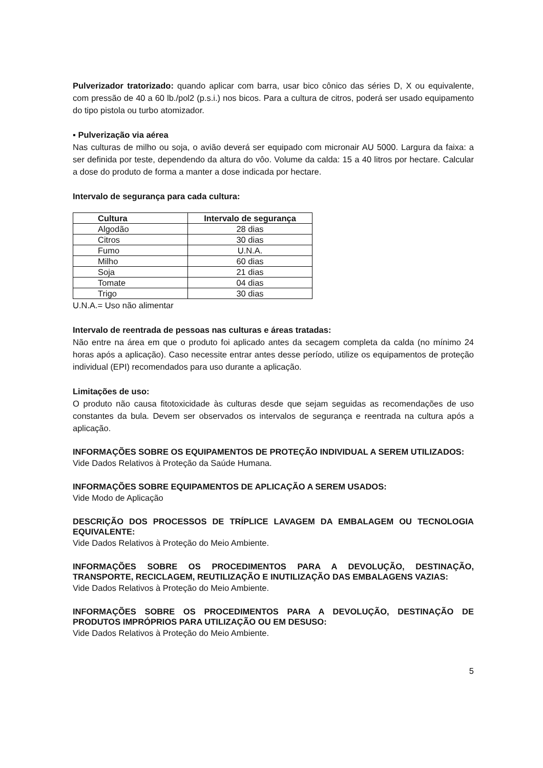Pulverizador tratorizado: quando aplicar com barra, usar bico cônico das séries D, X ou equivalente, com pressão de 40 a 60 lb./pol2 (p.s.i.) nos bicos. Para a cultura de citros, poderá ser usado equipamento do tipo pistola ou turbo atomizador.
▪ Pulverização via aérea
Nas culturas de milho ou soja, o avião deverá ser equipado com micronair AU 5000. Largura da faixa: a ser definida por teste, dependendo da altura do vôo. Volume da calda: 15 a 40 litros por hectare. Calcular a dose do produto de forma a manter a dose indicada por hectare.
Intervalo de segurança para cada cultura:
| Cultura | Intervalo de segurança |
| --- | --- |
| Algodão | 28 dias |
| Citros | 30 dias |
| Fumo | U.N.A. |
| Milho | 60 dias |
| Soja | 21 dias |
| Tomate | 04 dias |
| Trigo | 30 dias |
U.N.A.= Uso não alimentar
Intervalo de reentrada de pessoas nas culturas e áreas tratadas:
Não entre na área em que o produto foi aplicado antes da secagem completa da calda (no mínimo 24 horas após a aplicação). Caso necessite entrar antes desse período, utilize os equipamentos de proteção individual (EPI) recomendados para uso durante a aplicação.
Limitações de uso:
O produto não causa fitotoxicidade às culturas desde que sejam seguidas as recomendações de uso constantes da bula. Devem ser observados os intervalos de segurança e reentrada na cultura após a aplicação.
INFORMAÇÕES SOBRE OS EQUIPAMENTOS DE PROTEÇÃO INDIVIDUAL A SEREM UTILIZADOS:
Vide Dados Relativos à Proteção da Saúde Humana.
INFORMAÇÕES SOBRE EQUIPAMENTOS DE APLICAÇÃO A SEREM USADOS:
Vide Modo de Aplicação
DESCRIÇÃO DOS PROCESSOS DE TRÍPLICE LAVAGEM DA EMBALAGEM OU TECNOLOGIA EQUIVALENTE:
Vide Dados Relativos à Proteção do Meio Ambiente.
INFORMAÇÕES SOBRE OS PROCEDIMENTOS PARA A DEVOLUÇÃO, DESTINAÇÃO, TRANSPORTE, RECICLAGEM, REUTILIZAÇÃO E INUTILIZAÇÃO DAS EMBALAGENS VAZIAS:
Vide Dados Relativos à Proteção do Meio Ambiente.
INFORMAÇÕES SOBRE OS PROCEDIMENTOS PARA A DEVOLUÇÃO, DESTINAÇÃO DE PRODUTOS IMPRÓPRIOS PARA UTILIZAÇÃO OU EM DESUSO:
Vide Dados Relativos à Proteção do Meio Ambiente.
5